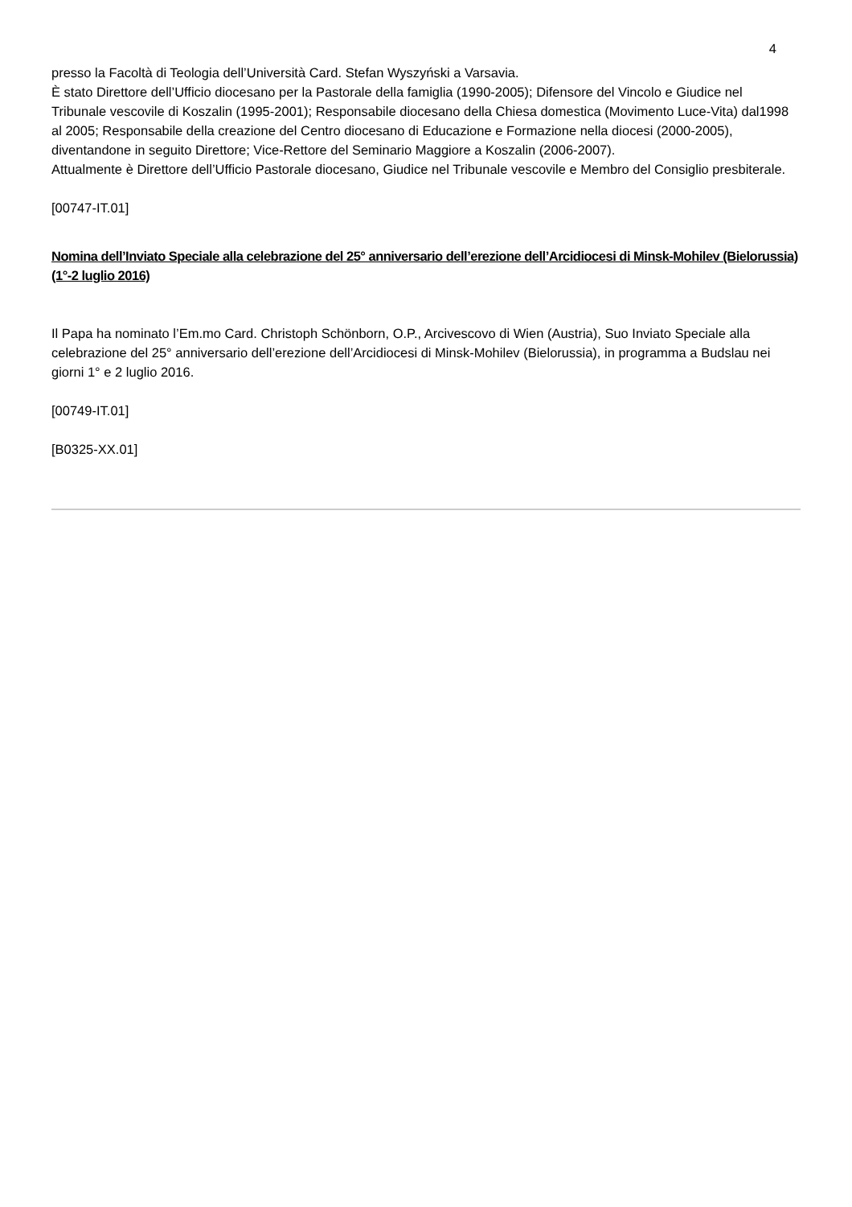4
presso la Facoltà di Teologia dell’Università Card. Stefan Wyszyński a Varsavia.
È stato Direttore dell’Ufficio diocesano per la Pastorale della famiglia (1990-2005); Difensore del Vincolo e Giudice nel Tribunale vescovile di Koszalin (1995-2001); Responsabile diocesano della Chiesa domestica (Movimento Luce-Vita) dal1998 al 2005; Responsabile della creazione del Centro diocesano di Educazione e Formazione nella diocesi (2000-2005), diventandone in seguito Direttore; Vice-Rettore del Seminario Maggiore a Koszalin (2006-2007).
Attualmente è Direttore dell’Ufficio Pastorale diocesano, Giudice nel Tribunale vescovile e Membro del Consiglio presbiterale.
[00747-IT.01]
Nomina dell’Inviato Speciale alla celebrazione del 25° anniversario dell’erezione dell’Arcidiocesi di Minsk-Mohilev (Bielorussia) (1°-2 luglio 2016)
Il Papa ha nominato l’Em.mo Card. Christoph Schönborn, O.P., Arcivescovo di Wien (Austria), Suo Inviato Speciale alla celebrazione del 25° anniversario dell’erezione dell’Arcidiocesi di Minsk-Mohilev (Bielorussia), in programma a Budslau nei giorni 1° e 2 luglio 2016.
[00749-IT.01]
[B0325-XX.01]